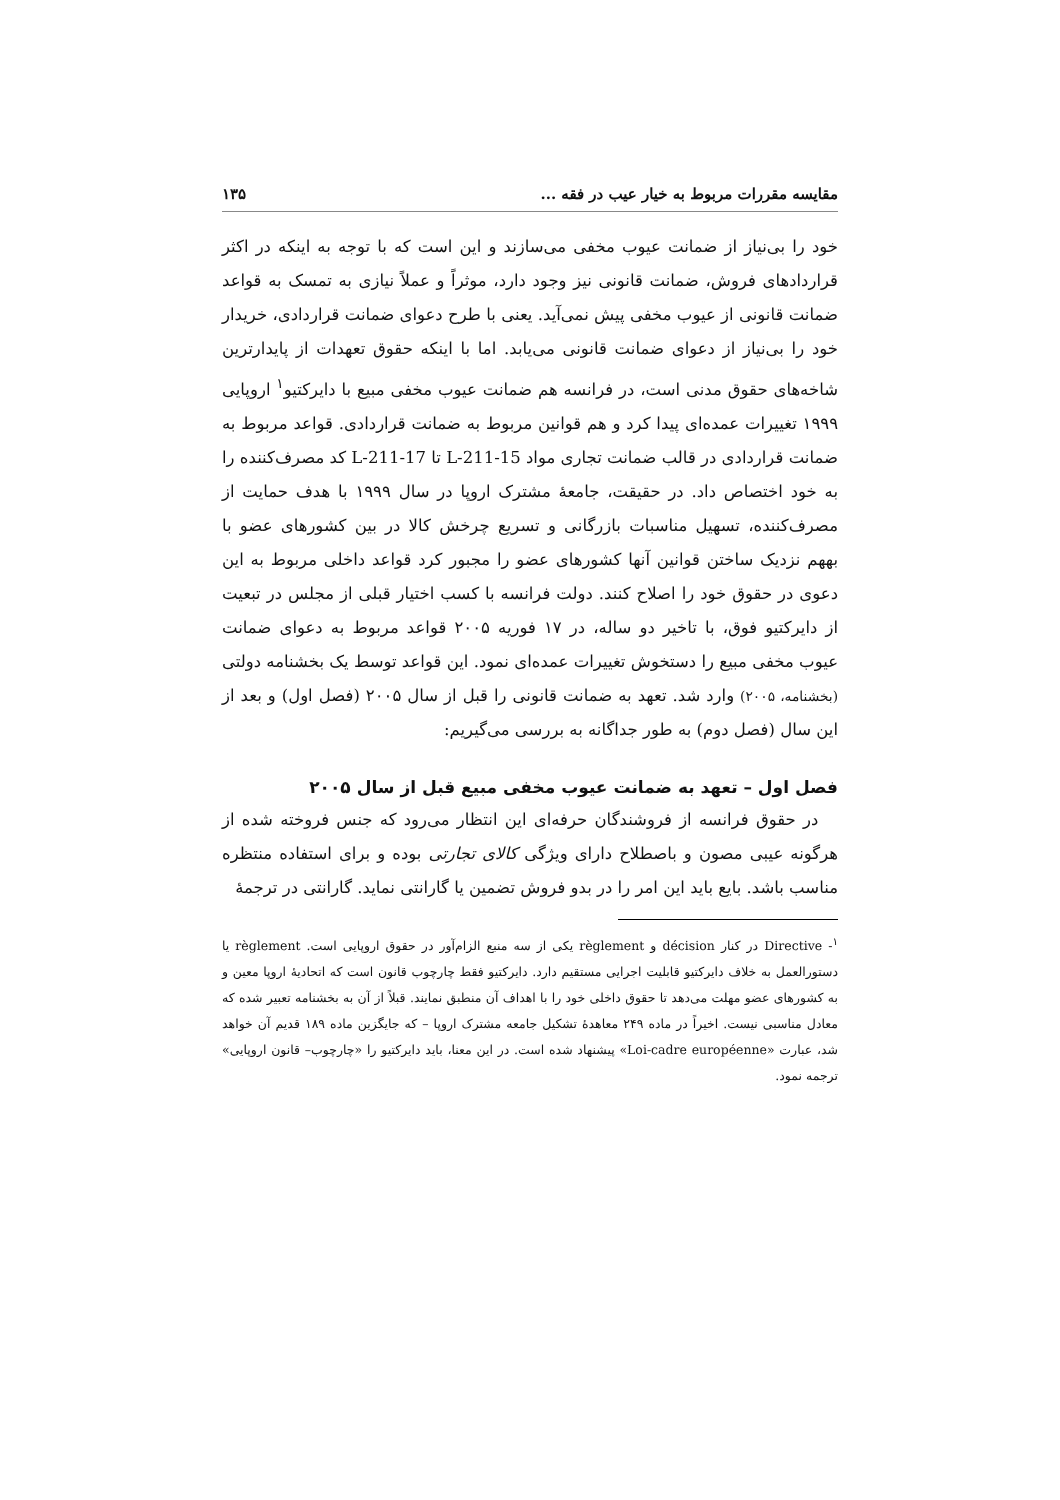مقایسه مقررات مربوط به خیار عیب در فقه ... ۱۳۵
خود را بی‌نیاز از ضمانت عیوب مخفی می‌سازند و این است که با توجه به اینکه در اکثر قراردادهای فروش، ضمانت قانونی نیز وجود دارد، موثراً و عملاً نیازی به تمسک به قواعد ضمانت قانونی از عیوب مخفی پیش نمی‌آید. یعنی با طرح دعوای ضمانت قراردادی، خریدار خود را بی‌نیاز از دعوای ضمانت قانونی می‌یابد. اما با اینکه حقوق تعهدات از پایدارترین شاخه‌های حقوق مدنی است، در فرانسه هم ضمانت عیوب مخفی مبیع با دایرکتیو<sup>۱</sup> اروپایی ۱۹۹۹ تغییرات عمده‌ای پیدا کرد و هم قوانین مربوط به ضمانت قراردادی. قواعد مربوط به ضمانت قراردادی در قالب ضمانت تجاری مواد L-211-15 تا L-211-17 کد مصرف‌کننده را به خود اختصاص داد. در حقیقت، جامعهٔ مشترک اروپا در سال ۱۹۹۹ با هدف حمایت از مصرف‌کننده، تسهیل مناسبات بازرگانی و تسریع چرخش کالا در بین کشورهای عضو با بههم نزدیک ساختن قوانین آنها کشورهای عضو را مجبور کرد قواعد داخلی مربوط به این دعوی در حقوق خود را اصلاح کنند. دولت فرانسه با کسب اختیار قبلی از مجلس در تبعیت از دایرکتیو فوق، با تاخیر دو ساله، در ۱۷ فوریه ۲۰۰۵ قواعد مربوط به دعوای ضمانت عیوب مخفی مبیع را دستخوش تغییرات عمده‌ای نمود. این قواعد توسط یک بخشنامه دولتی (بخشنامه، ۲۰۰۵) وارد شد. تعهد به ضمانت قانونی را قبل از سال ۲۰۰۵ (فصل اول) و بعد از این سال (فصل دوم) به طور جداگانه به بررسی می‌گیریم:
فصل اول – تعهد به ضمانت عیوب مخفی مبیع قبل از سال ۲۰۰۵
در حقوق فرانسه از فروشندگان حرفه‌ای این انتظار می‌رود که جنس فروخته شده از هرگونه عیبی مصون و باصطلاح دارای ویژگی کالای تجارتی بوده و برای استفاده منتظره مناسب باشد. بایع باید این امر را در بدو فروش تضمین یا گارانتی نماید. گارانتی در ترجمهٔ
<sup>۱</sup>- Directive در کنار décision و règlement یکی از سه منبع الزام‌آور در حقوق اروپایی است. règlement یا دستورالعمل به خلاف دایرکتیو قابلیت اجرایی مستقیم دارد. دایرکتیو فقط چارچوب قانون است که اتحادیهٔ اروپا معین و به کشورهای عضو مهلت می‌دهد تا حقوق داخلی خود را با اهداف آن منطبق نمایند. قبلاً از آن به بخشنامه تعبیر شده که معادل مناسبی نیست. اخیراً در ماده ۲۴۹ معاهدهٔ تشکیل جامعه مشترک اروپا – که جایگزین ماده ۱۸۹ قدیم آن خواهد شد، عبارت «Loi-cadre européenne» پیشنهاد شده است. در این معنا، باید دایرکتیو را «چارچوب– قانون اروپایی» ترجمه نمود.